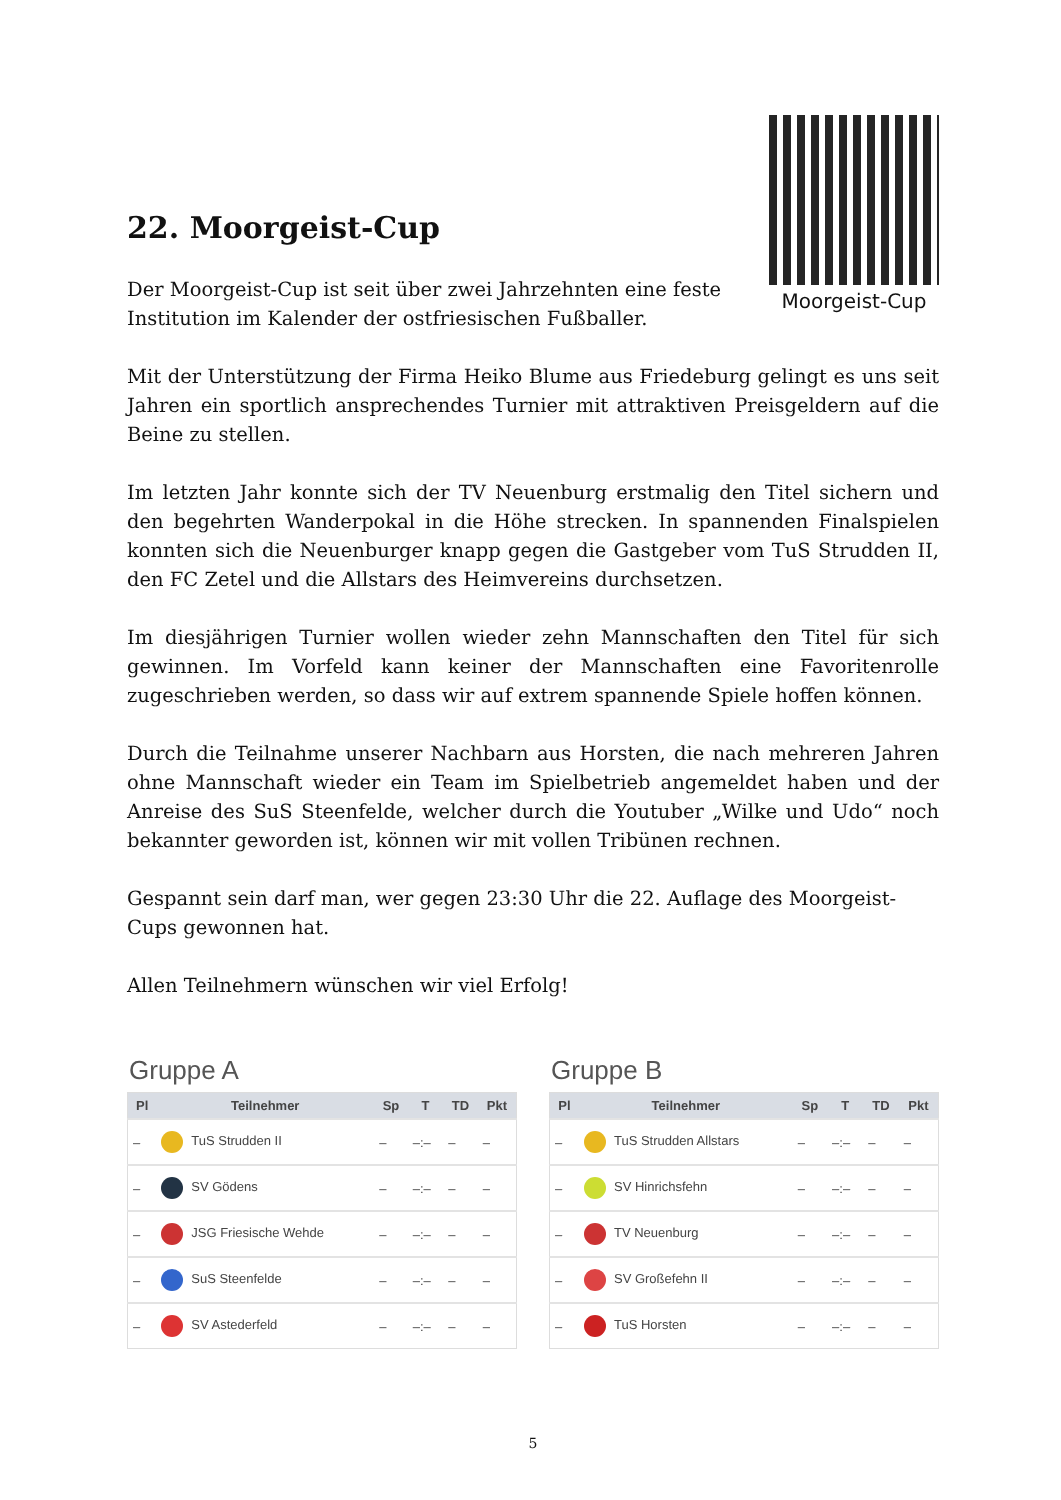22. Moorgeist-Cup
Der Moorgeist-Cup ist seit über zwei Jahrzehnten eine feste Institution im Kalender der ostfriesischen Fußballer.
Moorgeist-Cup
Mit der Unterstützung der Firma Heiko Blume aus Friedeburg gelingt es uns seit Jahren ein sportlich ansprechendes Turnier mit attraktiven Preisgeldern auf die Beine zu stellen.
Im letzten Jahr konnte sich der TV Neuenburg erstmalig den Titel sichern und den begehrten Wanderpokal in die Höhe strecken. In spannenden Finalspielen konnten sich die Neuenburger knapp gegen die Gastgeber vom TuS Strudden II, den FC Zetel und die Allstars des Heimvereins durchsetzen.
Im diesjährigen Turnier wollen wieder zehn Mannschaften den Titel für sich gewinnen. Im Vorfeld kann keiner der Mannschaften eine Favoritenrolle zugeschrieben werden, so dass wir auf extrem spannende Spiele hoffen können.
Durch die Teilnahme unserer Nachbarn aus Horsten, die nach mehreren Jahren ohne Mannschaft wieder ein Team im Spielbetrieb angemeldet haben und der Anreise des SuS Steenfelde, welcher durch die Youtuber „Wilke und Udo“ noch bekannter geworden ist, können wir mit vollen Tribünen rechnen.
Gespannt sein darf man, wer gegen 23:30 Uhr die 22. Auflage des Moorgeist-Cups gewonnen hat.
Allen Teilnehmern wünschen wir viel Erfolg!
Gruppe A
| Pl | Teilnehmer | Sp | T | TD | Pkt |
| --- | --- | --- | --- | --- | --- |
| – | TuS Strudden II | – | –:– | – | – |
| – | SV Gödens | – | –:– | – | – |
| – | JSG Friesische Wehde | – | –:– | – | – |
| – | SuS Steenfelde | – | –:– | – | – |
| – | SV Astederfeld | – | –:– | – | – |
Gruppe B
| Pl | Teilnehmer | Sp | T | TD | Pkt |
| --- | --- | --- | --- | --- | --- |
| – | TuS Strudden Allstars | – | –:– | – | – |
| – | SV Hinrichsfehn | – | –:– | – | – |
| – | TV Neuenburg | – | –:– | – | – |
| – | SV Großefehn II | – | –:– | – | – |
| – | TuS Horsten | – | –:– | – | – |
5